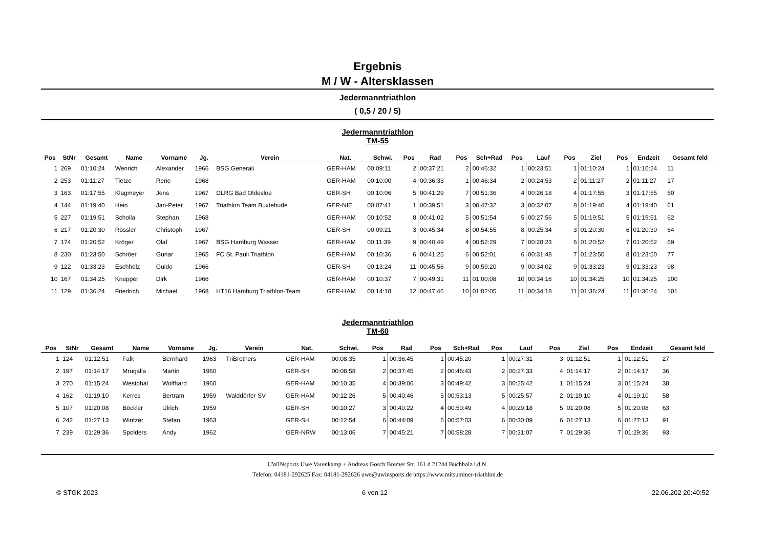Ergebnis
M / W - Altersklassen
Jedermanntriathlon
( 0,5 / 20 / 5)
Jedermanntriathlon
TM-55
| Pos | StNr | Gesamt | Name | Vorname | Jg. | Verein | Nat. | Schwi. | Pos | Rad | Pos | Sch+Rad | Pos | Lauf | Pos | Ziel | Pos | Endzeit | Gesamt feld |
| --- | --- | --- | --- | --- | --- | --- | --- | --- | --- | --- | --- | --- | --- | --- | --- | --- | --- | --- | --- |
| 1 | 269 | 01:10:24 | Wenrich | Alexander | 1966 | BSG Generali | GER-HAM | 00:09:11 | 2 | 00:37:21 | 2 | 00:46:32 | 1 | 00:23:51 | 1 | 01:10:24 | 1 | 01:10:24 | 11 |
| 2 | 253 | 01:11:27 | Tietze | Rene | 1968 | | GER-HAM | 00:10:00 | 4 | 00:36:33 | 1 | 00:46:34 | 2 | 00:24:53 | 2 | 01:11:27 | 2 | 01:11:27 | 17 |
| 3 | 163 | 01:17:55 | Klagmeyer | Jens | 1967 | DLRG Bad Oldesloe | GER-SH | 00:10:06 | 5 | 00:41:29 | 7 | 00:51:36 | 4 | 00:26:18 | 4 | 01:17:55 | 3 | 01:17:55 | 50 |
| 4 | 144 | 01:19:40 | Hein | Jan-Peter | 1967 | Triathlon Team Buxtehude | GER-NIE | 00:07:41 | 1 | 00:39:51 | 3 | 00:47:32 | 3 | 00:32:07 | 8 | 01:19:40 | 4 | 01:19:40 | 61 |
| 5 | 227 | 01:19:51 | Scholla | Stephan | 1968 | | GER-HAM | 00:10:52 | 8 | 00:41:02 | 5 | 00:51:54 | 5 | 00:27:56 | 5 | 01:19:51 | 5 | 01:19:51 | 62 |
| 6 | 217 | 01:20:30 | Rössler | Christoph | 1967 | | GER-SH | 00:09:21 | 3 | 00:45:34 | 8 | 00:54:55 | 8 | 00:25:34 | 3 | 01:20:30 | 6 | 01:20:30 | 64 |
| 7 | 174 | 01:20:52 | Kröger | Olaf | 1967 | BSG Hamburg Wasser | GER-HAM | 00:11:39 | 9 | 00:40:49 | 4 | 00:52:29 | 7 | 00:28:23 | 6 | 01:20:52 | 7 | 01:20:52 | 69 |
| 8 | 230 | 01:23:50 | Schröer | Gunar | 1965 | FC St. Pauli Triathlon | GER-HAM | 00:10:36 | 6 | 00:41:25 | 6 | 00:52:01 | 6 | 00:31:48 | 7 | 01:23:50 | 8 | 01:23:50 | 77 |
| 9 | 122 | 01:33:23 | Eschholz | Guido | 1966 | | GER-SH | 00:13:24 | 11 | 00:45:56 | 9 | 00:59:20 | 9 | 00:34:02 | 9 | 01:33:23 | 9 | 01:33:23 | 98 |
| 10 | 167 | 01:34:25 | Knepper | Dirk | 1966 | | GER-HAM | 00:10:37 | 7 | 00:49:31 | 11 | 01:00:08 | 10 | 00:34:16 | 10 | 01:34:25 | 10 | 01:34:25 | 100 |
| 11 | 129 | 01:36:24 | Friedrich | Michael | 1968 | HT16 Hamburg Triathlon-Team | GER-HAM | 00:14:18 | 12 | 00:47:46 | 10 | 01:02:05 | 11 | 00:34:18 | 11 | 01:36:24 | 11 | 01:36:24 | 101 |
Jedermanntriathlon
TM-60
| Pos | StNr | Gesamt | Name | Vorname | Jg. | Verein | Nat. | Schwi. | Pos | Rad | Pos | Sch+Rad | Pos | Lauf | Pos | Ziel | Pos | Endzeit | Gesamt feld |
| --- | --- | --- | --- | --- | --- | --- | --- | --- | --- | --- | --- | --- | --- | --- | --- | --- | --- | --- | --- |
| 1 | 124 | 01:12:51 | Falk | Bernhard | 1963 | TriBrothers | GER-HAM | 00:08:35 | 1 | 00:36:45 | 1 | 00:45:20 | 1 | 00:27:31 | 3 | 01:12:51 | 1 | 01:12:51 | 27 |
| 2 | 197 | 01:14:17 | Mrugalla | Martin | 1960 | | GER-SH | 00:08:58 | 2 | 00:37:45 | 2 | 00:46:43 | 2 | 00:27:33 | 4 | 01:14:17 | 2 | 01:14:17 | 36 |
| 3 | 270 | 01:15:24 | Westphal | Wolfhard | 1960 | | GER-HAM | 00:10:35 | 4 | 00:39:06 | 3 | 00:49:42 | 3 | 00:25:42 | 1 | 01:15:24 | 3 | 01:15:24 | 38 |
| 4 | 162 | 01:19:10 | Kerres | Bertram | 1959 | Walddörfer SV | GER-HAM | 00:12:26 | 5 | 00:40:46 | 5 | 00:53:13 | 5 | 00:25:57 | 2 | 01:19:10 | 4 | 01:19:10 | 58 |
| 5 | 107 | 01:20:08 | Böckler | Ulrich | 1959 | | GER-SH | 00:10:27 | 3 | 00:40:22 | 4 | 00:50:49 | 4 | 00:29:18 | 5 | 01:20:08 | 5 | 01:20:08 | 63 |
| 6 | 242 | 01:27:13 | Wintzer | Stefan | 1963 | | GER-SH | 00:12:54 | 6 | 00:44:09 | 6 | 00:57:03 | 6 | 00:30:09 | 6 | 01:27:13 | 6 | 01:27:13 | 91 |
| 7 | 239 | 01:29:36 | Spolders | Andy | 1962 | | GER-NRW | 00:13:06 | 7 | 00:45:21 | 7 | 00:58:28 | 7 | 00:31:07 | 7 | 01:29:36 | 7 | 01:29:36 | 93 |
UWINsports Uwe Varenkamp + Andreas Gosch Bremer Str. 161 d 21244 Buchholz i.d.N.
Telefon: 04181-292625 Fax: 04181-292626 uwe@uwinsports.de https://www.mitsummer-triathlon.de
© STGK 2023 6 von 12 22.06.202 20:40:52